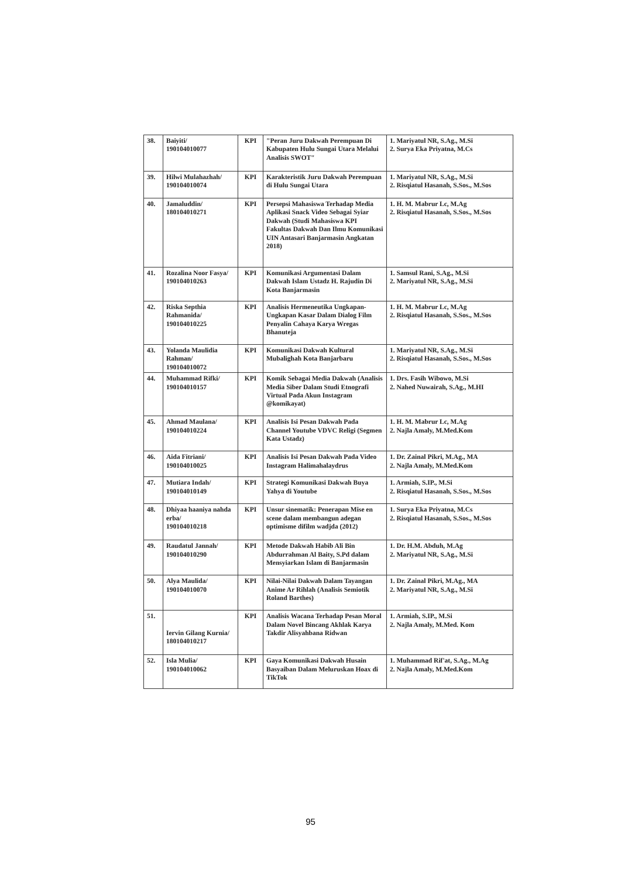| 38. | Baiyiti/ 190104010077 | KPI | "Peran Juru Dakwah Perempuan Di Kabupaten Hulu Sungai Utara Melalui Analisis SWOT" | 1. Mariyatul NR, S.Ag., M.Si 2. Surya Eka Priyatna, M.Cs |
| 39. | Hilwi Mulahazhah/ 190104010074 | KPI | Karakteristik Juru Dakwah Perempuan di Hulu Sungai Utara | 1. Mariyatul NR, S.Ag., M.Si 2. Risqiatul Hasanah, S.Sos., M.Sos |
| 40. | Jamaluddin/ 180104010271 | KPI | Persepsi Mahasiswa Terhadap Media Aplikasi Snack Video Sebagai Syiar Dakwah (Studi Mahasiswa KPI Fakultas Dakwah Dan Ilmu Komunikasi UIN Antasari Banjarmasin Angkatan 2018) | 1. H. M. Mabrur Lc, M.Ag 2. Risqiatul Hasanah, S.Sos., M.Sos |
| 41. | Rozalina Noor Fasya/ 190104010263 | KPI | Komunikasi Argumentasi Dalam Dakwah Islam Ustadz H. Rajudin Di Kota Banjarmasin | 1. Samsul Rani, S.Ag., M.Si 2. Mariyatul NR, S.Ag., M.Si |
| 42. | Riska Septhia Rahmanida/ 190104010225 | KPI | Analisis Hermeneutika Ungkapan-Ungkapan Kasar Dalam Dialog Film Penyalin Cahaya Karya Wregas Bhanuteja | 1. H. M. Mabrur Lc, M.Ag 2. Risqiatul Hasanah, S.Sos., M.Sos |
| 43. | Yolanda Maulidia Rahman/ 190104010072 | KPI | Komunikasi Dakwah Kultural Mubalighah Kota Banjarbaru | 1. Mariyatul NR, S.Ag., M.Si 2. Risqiatul Hasanah, S.Sos., M.Sos |
| 44. | Muhammad Rifki/ 190104010157 | KPI | Komik Sebagai Media Dakwah (Analisis Media Siber Dalam Studi Etnografi Virtual Pada Akun Instagram @komikayat) | 1. Drs. Fasih Wibowo, M.Si 2. Nahed Nuwairah, S.Ag., M.HI |
| 45. | Ahmad Maulana/ 190104010224 | KPI | Analisis Isi Pesan Dakwah Pada Channel Youtube VDVC Religi (Segmen Kata Ustadz) | 1. H. M. Mabrur Lc, M.Ag 2. Najla Amaly, M.Med.Kom |
| 46. | Aida Fitriani/ 190104010025 | KPI | Analisis Isi Pesan Dakwah Pada Video Instagram Halimahalaydrus | 1. Dr. Zainal Pikri, M.Ag., MA 2. Najla Amaly, M.Med.Kom |
| 47. | Mutiara Indah/ 190104010149 | KPI | Strategi Komunikasi Dakwah Buya Yahya di Youtube | 1. Armiah, S.IP., M.Si 2. Risqiatul Hasanah, S.Sos., M.Sos |
| 48. | Dhiyaa haaniya nahda erba/ 190104010218 | KPI | Unsur sinematik: Penerapan Mise en scene dalam membangun adegan optimisme difilm wadjda (2012) | 1. Surya Eka Priyatna, M.Cs 2. Risqiatul Hasanah, S.Sos., M.Sos |
| 49. | Raudatul Jannah/ 190104010290 | KPI | Metode Dakwah Habib Ali Bin Abdurrahman Al Baity, S.Pd dalam Mensyiarkan Islam di Banjarmasin | 1. Dr. H.M. Abduh, M.Ag 2. Mariyatul NR, S.Ag., M.Si |
| 50. | Alya Maulida/ 190104010070 | KPI | Nilai-Nilai Dakwah Dalam Tayangan Anime Ar Rihlah (Analisis Semiotik Roland Barthes) | 1. Dr. Zainal Pikri, M.Ag., MA 2. Mariyatul NR, S.Ag., M.Si |
| 51. | Iervin Gilang Kurnia/ 180104010217 | KPI | Analisis Wacana Terhadap Pesan Moral Dalam Novel Bincang Akhlak Karya Takdir Alisyahbana Ridwan | 1. Armiah, S.IP., M.Si 2. Najla Amaly, M.Med. Kom |
| 52. | Isla Mulia/ 190104010062 | KPI | Gaya Komunikasi Dakwah Husain Basyaiban Dalam Meluruskan Hoax di TikTok | 1. Muhammad Rif'at, S.Ag., M.Ag 2. Najla Amaly, M.Med.Kom |
95